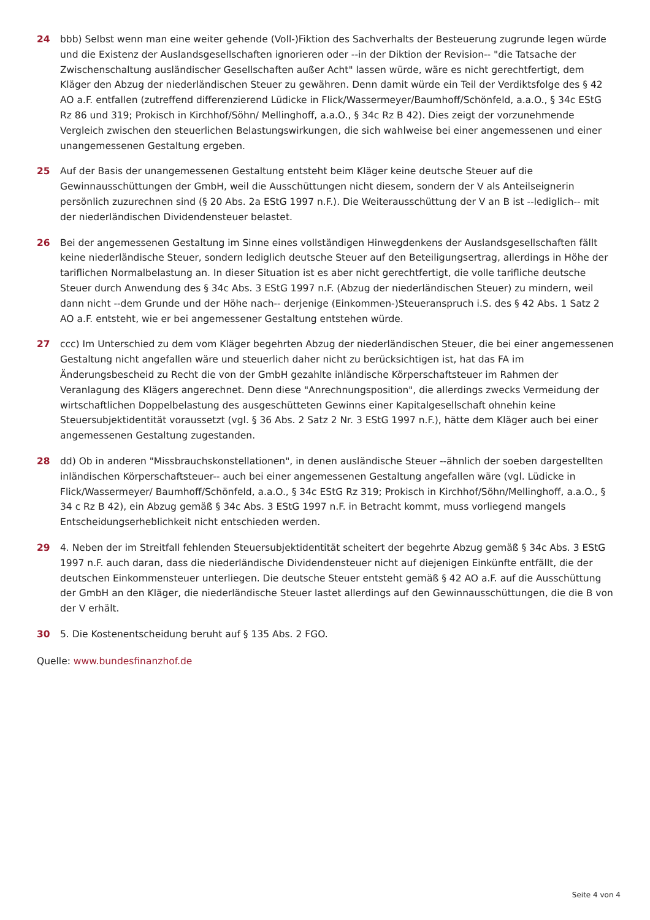24 bbb) Selbst wenn man eine weiter gehende (Voll-)Fiktion des Sachverhalts der Besteuerung zugrunde legen würde und die Existenz der Auslandsgesellschaften ignorieren oder --in der Diktion der Revision-- "die Tatsache der Zwischenschaltung ausländischer Gesellschaften außer Acht" lassen würde, wäre es nicht gerechtfertigt, dem Kläger den Abzug der niederländischen Steuer zu gewähren. Denn damit würde ein Teil der Verdiktsfolge des § 42 AO a.F. entfallen (zutreffend differenzierend Lüdicke in Flick/Wassermeyer/Baumhoff/Schönfeld, a.a.O., § 34c EStG Rz 86 und 319; Prokisch in Kirchhof/Söhn/ Mellinghoff, a.a.O., § 34c Rz B 42). Dies zeigt der vorzunehmende Vergleich zwischen den steuerlichen Belastungswirkungen, die sich wahlweise bei einer angemessenen und einer unangemessenen Gestaltung ergeben.
25 Auf der Basis der unangemessenen Gestaltung entsteht beim Kläger keine deutsche Steuer auf die Gewinnausschüttungen der GmbH, weil die Ausschüttungen nicht diesem, sondern der V als Anteilseignerin persönlich zuzurechnen sind (§ 20 Abs. 2a EStG 1997 n.F.). Die Weiterausschüttung der V an B ist --lediglich-- mit der niederländischen Dividendensteuer belastet.
26 Bei der angemessenen Gestaltung im Sinne eines vollständigen Hinwegdenkens der Auslandsgesellschaften fällt keine niederländische Steuer, sondern lediglich deutsche Steuer auf den Beteiligungsertrag, allerdings in Höhe der tariflichen Normalbelastung an. In dieser Situation ist es aber nicht gerechtfertigt, die volle tarifliche deutsche Steuer durch Anwendung des § 34c Abs. 3 EStG 1997 n.F. (Abzug der niederländischen Steuer) zu mindern, weil dann nicht --dem Grunde und der Höhe nach-- derjenige (Einkommen-)Steueranspruch i.S. des § 42 Abs. 1 Satz 2 AO a.F. entsteht, wie er bei angemessener Gestaltung entstehen würde.
27 ccc) Im Unterschied zu dem vom Kläger begehrten Abzug der niederländischen Steuer, die bei einer angemessenen Gestaltung nicht angefallen wäre und steuerlich daher nicht zu berücksichtigen ist, hat das FA im Änderungsbescheid zu Recht die von der GmbH gezahlte inländische Körperschaftsteuer im Rahmen der Veranlagung des Klägers angerechnet. Denn diese "Anrechnungsposition", die allerdings zwecks Vermeidung der wirtschaftlichen Doppelbelastung des ausgeschütteten Gewinns einer Kapitalgesellschaft ohnehin keine Steuersubjektidentität voraussetzt (vgl. § 36 Abs. 2 Satz 2 Nr. 3 EStG 1997 n.F.), hätte dem Kläger auch bei einer angemessenen Gestaltung zugestanden.
28 dd) Ob in anderen "Missbrauchskonstellationen", in denen ausländische Steuer --ähnlich der soeben dargestellten inländischen Körperschaftsteuer-- auch bei einer angemessenen Gestaltung angefallen wäre (vgl. Lüdicke in Flick/Wassermeyer/ Baumhoff/Schönfeld, a.a.O., § 34c EStG Rz 319; Prokisch in Kirchhof/Söhn/Mellinghoff, a.a.O., § 34 c Rz B 42), ein Abzug gemäß § 34c Abs. 3 EStG 1997 n.F. in Betracht kommt, muss vorliegend mangels Entscheidungserheblichkeit nicht entschieden werden.
29 4. Neben der im Streitfall fehlenden Steuersubjektidentität scheitert der begehrte Abzug gemäß § 34c Abs. 3 EStG 1997 n.F. auch daran, dass die niederländische Dividendensteuer nicht auf diejenigen Einkünfte entfällt, die der deutschen Einkommensteuer unterliegen. Die deutsche Steuer entsteht gemäß § 42 AO a.F. auf die Ausschüttung der GmbH an den Kläger, die niederländische Steuer lastet allerdings auf den Gewinnausschüttungen, die die B von der V erhält.
30 5. Die Kostenentscheidung beruht auf § 135 Abs. 2 FGO.
Quelle: www.bundesfinanzhof.de
Seite 4 von 4